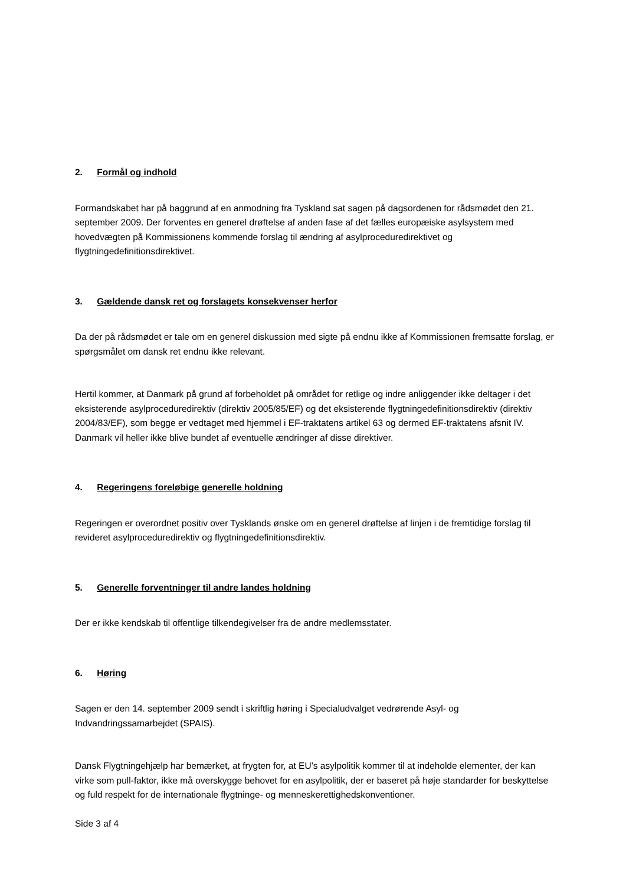2. Formål og indhold
Formandskabet har på baggrund af en anmodning fra Tyskland sat sagen på dagsordenen for rådsmødet den 21. september 2009. Der forventes en generel drøftelse af anden fase af det fælles europæiske asylsystem med hovedvægten på Kommissionens kommende forslag til ændring af asylproceduredirektivet og flygtningedefinitionsdirektivet.
3. Gældende dansk ret og forslagets konsekvenser herfor
Da der på rådsmødet er tale om en generel diskussion med sigte på endnu ikke af Kommissionen fremsatte forslag, er spørgsmålet om dansk ret endnu ikke relevant.
Hertil kommer, at Danmark på grund af forbeholdet på området for retlige og indre anliggender ikke deltager i det eksisterende asylproceduredirektiv (direktiv 2005/85/EF) og det eksisterende flygtningedefinitionsdirektiv (direktiv 2004/83/EF), som begge er vedtaget med hjemmel i EF-traktatens artikel 63 og dermed EF-traktatens afsnit IV. Danmark vil heller ikke blive bundet af eventuelle ændringer af disse direktiver.
4. Regeringens foreløbige generelle holdning
Regeringen er overordnet positiv over Tysklands ønske om en generel drøftelse af linjen i de fremtidige forslag til revideret asylproceduredirektiv og flygtningedefinitionsdirektiv.
5. Generelle forventninger til andre landes holdning
Der er ikke kendskab til offentlige tilkendegivelser fra de andre medlemsstater.
6. Høring
Sagen er den 14. september 2009 sendt i skriftlig høring i Specialudvalget vedrørende Asyl- og Indvandringssamarbejdet (SPAIS).
Dansk Flygtningehjælp har bemærket, at frygten for, at EU’s asylpolitik kommer til at indeholde elementer, der kan virke som pull-faktor, ikke må overskygge behovet for en asylpolitik, der er baseret på høje standarder for beskyttelse og fuld respekt for de internationale flygtninge- og menneskerettighedskonventioner.
Side 3 af 4